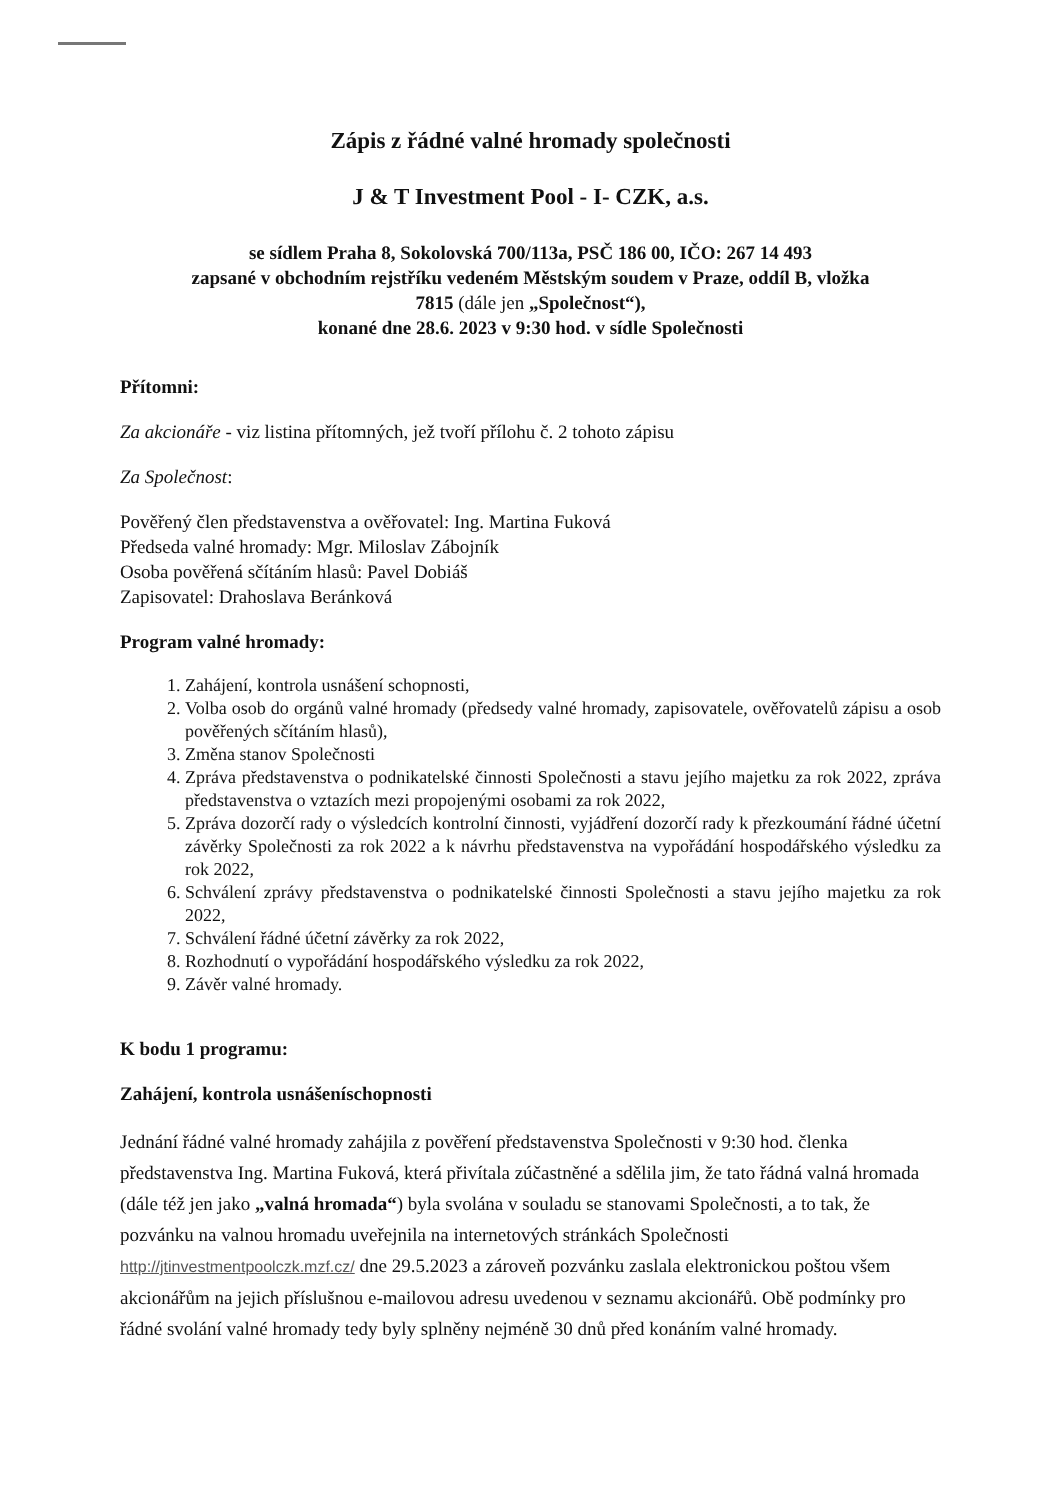Zápis z řádné valné hromady společnosti
J & T Investment Pool - I- CZK, a.s.
se sídlem Praha 8, Sokolovská 700/113a, PSČ 186 00, IČO: 267 14 493
zapsané v obchodním rejstříku vedeném Městským soudem v Praze, oddíl B, vložka
7815 (dále jen „Společnost“),
konané dne 28.6. 2023 v 9:30 hod. v sídle Společnosti
Přítomni:
Za akcionáře - viz listina přítomných, jež tvoří přílohu č. 2 tohoto zápisu
Za Společnost:
Pověřený člen představenstva a ověřovatel: Ing. Martina Fuková
Předseda valné hromady: Mgr. Miloslav Zábojník
Osoba pověřená sčítáním hlasů: Pavel Dobiáš
Zapisovatel: Drahoslava Beránková
Program valné hromady:
1. Zahájení, kontrola usnášení schopnosti,
2. Volba osob do orgánů valné hromady (předsedy valné hromady, zapisovatele, ověřovatelů zápisu a osob pověřených sčítáním hlasů),
3. Změna stanov Společnosti
4. Zpráva představenstva o podnikatelské činnosti Společnosti a stavu jejího majetku za rok 2022, zpráva představenstva o vztazích mezi propojenými osobami za rok 2022,
5. Zpráva dozorčí rady o výsledcích kontrolní činnosti, vyjádření dozorčí rady k přezkoumání řádné účetní závěrky Společnosti za rok 2022 a k návrhu představenstva na vypořádání hospodářského výsledku za rok 2022,
6. Schválení zprávy představenstva o podnikatelské činnosti Společnosti a stavu jejího majetku za rok 2022,
7. Schválení řádné účetní závěrky za rok 2022,
8. Rozhodnutí o vypořádání hospodářského výsledku za rok 2022,
9. Závěr valné hromady.
K bodu 1 programu:
Zahájení, kontrola usnášeníschopnosti
Jednání řádné valné hromady zahájila z pověření představenstva Společnosti v 9:30 hod. členka představenstva Ing. Martina Fuková, která přivítala zúčastněné a sdělila jim, že tato řádná valná hromada (dále též jen jako „valná hromada“) byla svolána v souladu se stanovami Společnosti, a to tak, že pozvánku na valnou hromadu uveřejnila na internetových stránkách Společnosti http://jtinvestmentpoolczk.mzf.cz/ dne 29.5.2023 a zároveň pozvánku zaslala elektronickou poštou všem akcionářům na jejich příslušnou e-mailovou adresu uvedenou v seznamu akcionářů. Obě podmínky pro řádné svolání valné hromady tedy byly splněny nejméně 30 dnů před konáním valné hromady.